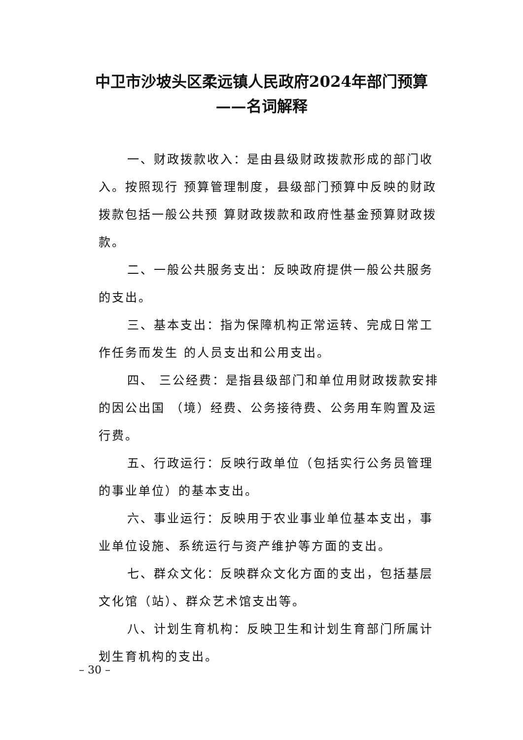中卫市沙坡头区柔远镇人民政府2024年部门预算
——名词解释
一、财政拨款收入：是由县级财政拨款形成的部门收入。按照现行 预算管理制度，县级部门预算中反映的财政拨款包括一般公共预 算财政拨款和政府性基金预算财政拨款。
二、一般公共服务支出：反映政府提供一般公共服务的支出。
三、基本支出：指为保障机构正常运转、完成日常工作任务而发生 的人员支出和公用支出。
四、 三公经费：是指县级部门和单位用财政拨款安排的因公出国 （境）经费、公务接待费、公务用车购置及运行费。
五、行政运行：反映行政单位（包括实行公务员管理的事业单位）的基本支出。
六、事业运行：反映用于农业事业单位基本支出，事业单位设施、系统运行与资产维护等方面的支出。
七、群众文化：反映群众文化方面的支出，包括基层文化馆（站）、群众艺术馆支出等。
八、计划生育机构：反映卫生和计划生育部门所属计划生育机构的支出。
– 30 –